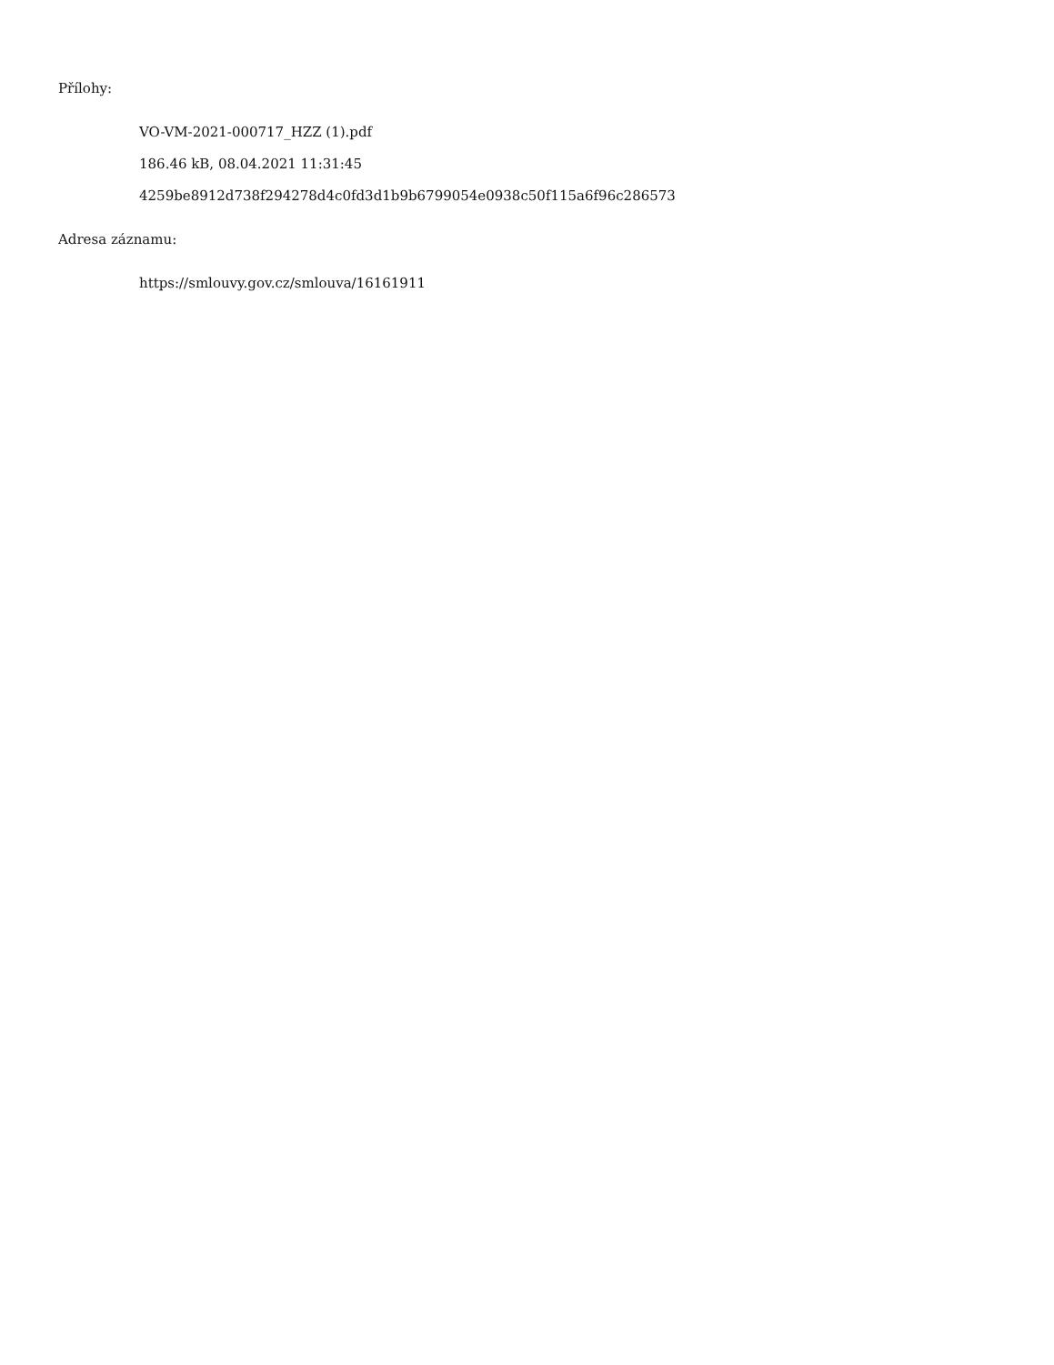Přílohy:
VO-VM-2021-000717_HZZ (1).pdf
186.46 kB, 08.04.2021 11:31:45
4259be8912d738f294278d4c0fd3d1b9b6799054e0938c50f115a6f96c286573
Adresa záznamu:
https://smlouvy.gov.cz/smlouva/16161911